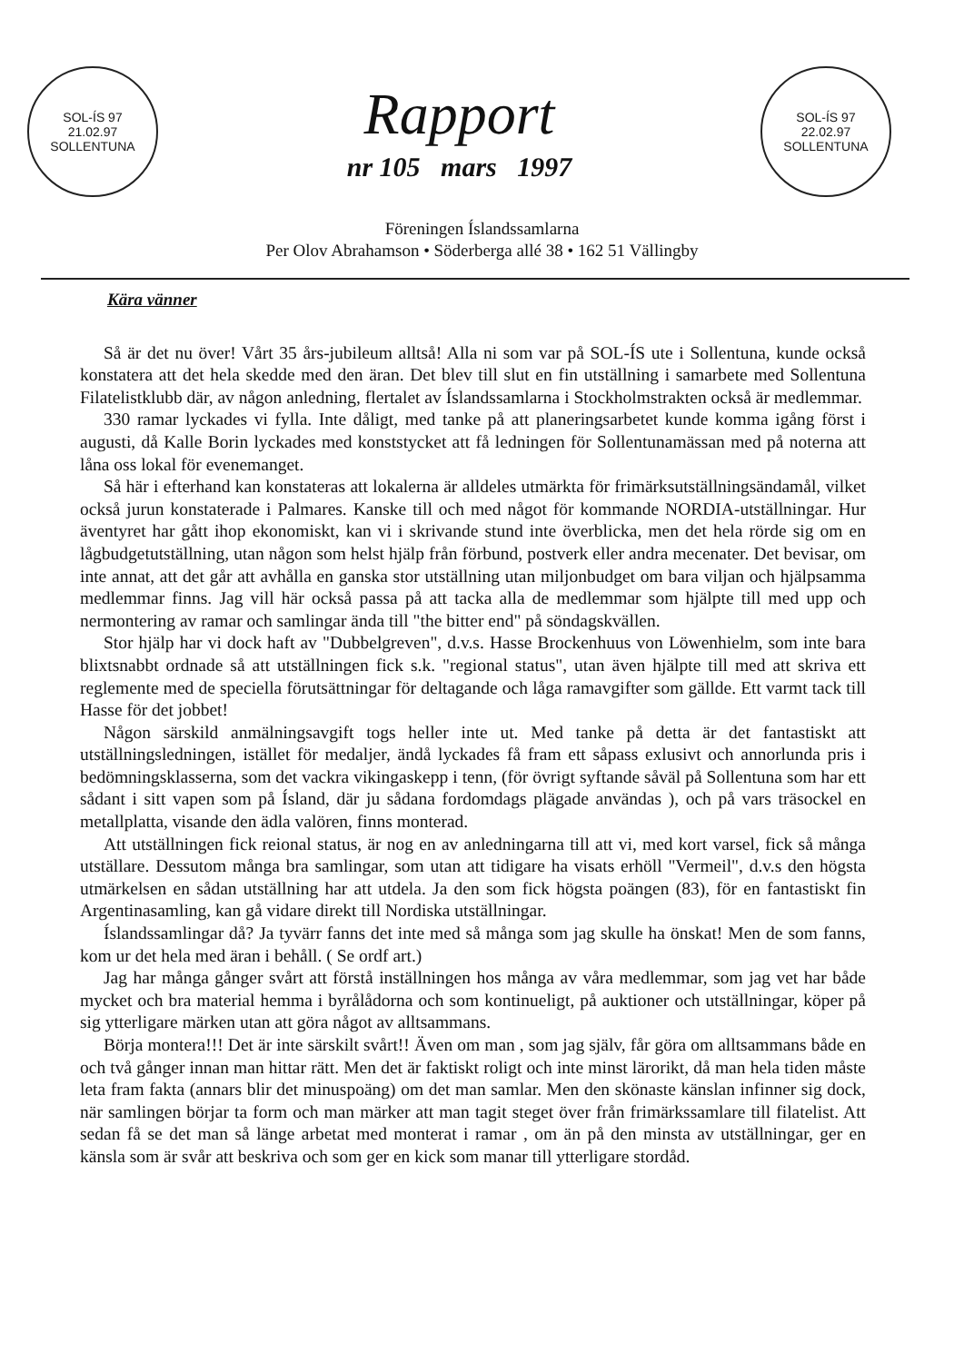SOL-ÍS 97
21.02.97
SOLLENTUNA
Rapport
nr 105 mars 1997
SOL-ÍS 97
22.02.97
SOLLENTUNA
Föreningen Íslandssamlarna
Per Olov Abrahamson • Söderberga allé 38 • 162 51 Vällingby
Kära vänner
Så är det nu över! Vårt 35 års-jubileum alltså! Alla ni som var på SOL-ÍS ute i Sollentuna, kunde också konstatera att det hela skedde med den äran. Det blev till slut en fin utställning i samarbete med Sollentuna Filatelistklubb där, av någon anledning, flertalet av Íslandssamlarna i Stockholmstrakten också är medlemmar.
330 ramar lyckades vi fylla. Inte dåligt, med tanke på att planeringsarbetet kunde komma igång först i augusti, då Kalle Borin lyckades med konststycket att få ledningen för Sollentunamässan med på noterna att låna oss lokal för evenemanget.
Så här i efterhand kan konstateras att lokalerna är alldeles utmärkta för frimärksutställningsändamål, vilket också jurun konstaterade i Palmares. Kanske till och med något för kommande NORDIA-utställningar. Hur äventyret har gått ihop ekonomiskt, kan vi i skrivande stund inte överblicka, men det hela rörde sig om en lågbudgetutställning, utan någon som helst hjälp från förbund, postverk eller andra mecenater. Det bevisar, om inte annat, att det går att avhålla en ganska stor utställning utan miljonbudget om bara viljan och hjälpsamma medlemmar finns. Jag vill här också passa på att tacka alla de medlemmar som hjälpte till med upp och nermontering av ramar och samlingar ända till "the bitter end" på söndagskvällen.
Stor hjälp har vi dock haft av "Dubbelgreven", d.v.s. Hasse Brockenhuus von Löwenhielm, som inte bara blixtsnabbt ordnade så att utställningen fick s.k. "regional status", utan även hjälpte till med att skriva ett reglemente med de speciella förutsättningar för deltagande och låga ramavgifter som gällde. Ett varmt tack till Hasse för det jobbet!
Någon särskild anmälningsavgift togs heller inte ut. Med tanke på detta är det fantastiskt att utställningsledningen, istället för medaljer, ändå lyckades få fram ett såpass exlusivt och annorlunda pris i bedömningsklasserna, som det vackra vikingaskepp i tenn, (för övrigt syftande såväl på Sollentuna som har ett sådant i sitt vapen som på Ísland, där ju sådana fordomdags plägade användas ), och på vars träsockel en metallplatta, visande den ädla valören, finns monterad.
Att utställningen fick reional status, är nog en av anledningarna till att vi, med kort varsel, fick så många utställare. Dessutom många bra samlingar, som utan att tidigare ha visats erhöll "Vermeil", d.v.s den högsta utmärkelsen en sådan utställning har att utdela. Ja den som fick högsta poängen (83), för en fantastiskt fin Argentinasamling, kan gå vidare direkt till Nordiska utställningar.
Íslandssamlingar då? Ja tyvärr fanns det inte med så många som jag skulle ha önskat! Men de som fanns, kom ur det hela med äran i behåll. ( Se ordf art.)
Jag har många gånger svårt att förstå inställningen hos många av våra medlemmar, som jag vet har både mycket och bra material hemma i byrålådorna och som kontinueligt, på auktioner och utställningar, köper på sig ytterligare märken utan att göra något av alltsammans.
Börja montera!!! Det är inte särskilt svårt!! Även om man , som jag själv, får göra om alltsammans både en och två gånger innan man hittar rätt. Men det är faktiskt roligt och inte minst lärorikt, då man hela tiden måste leta fram fakta (annars blir det minuspoäng) om det man samlar. Men den skönaste känslan infinner sig dock, när samlingen börjar ta form och man märker att man tagit steget över från frimärkssamlare till filatelist. Att sedan få se det man så länge arbetat med monterat i ramar , om än på den minsta av utställningar, ger en känsla som är svår att beskriva och som ger en kick som manar till ytterligare stordåd.